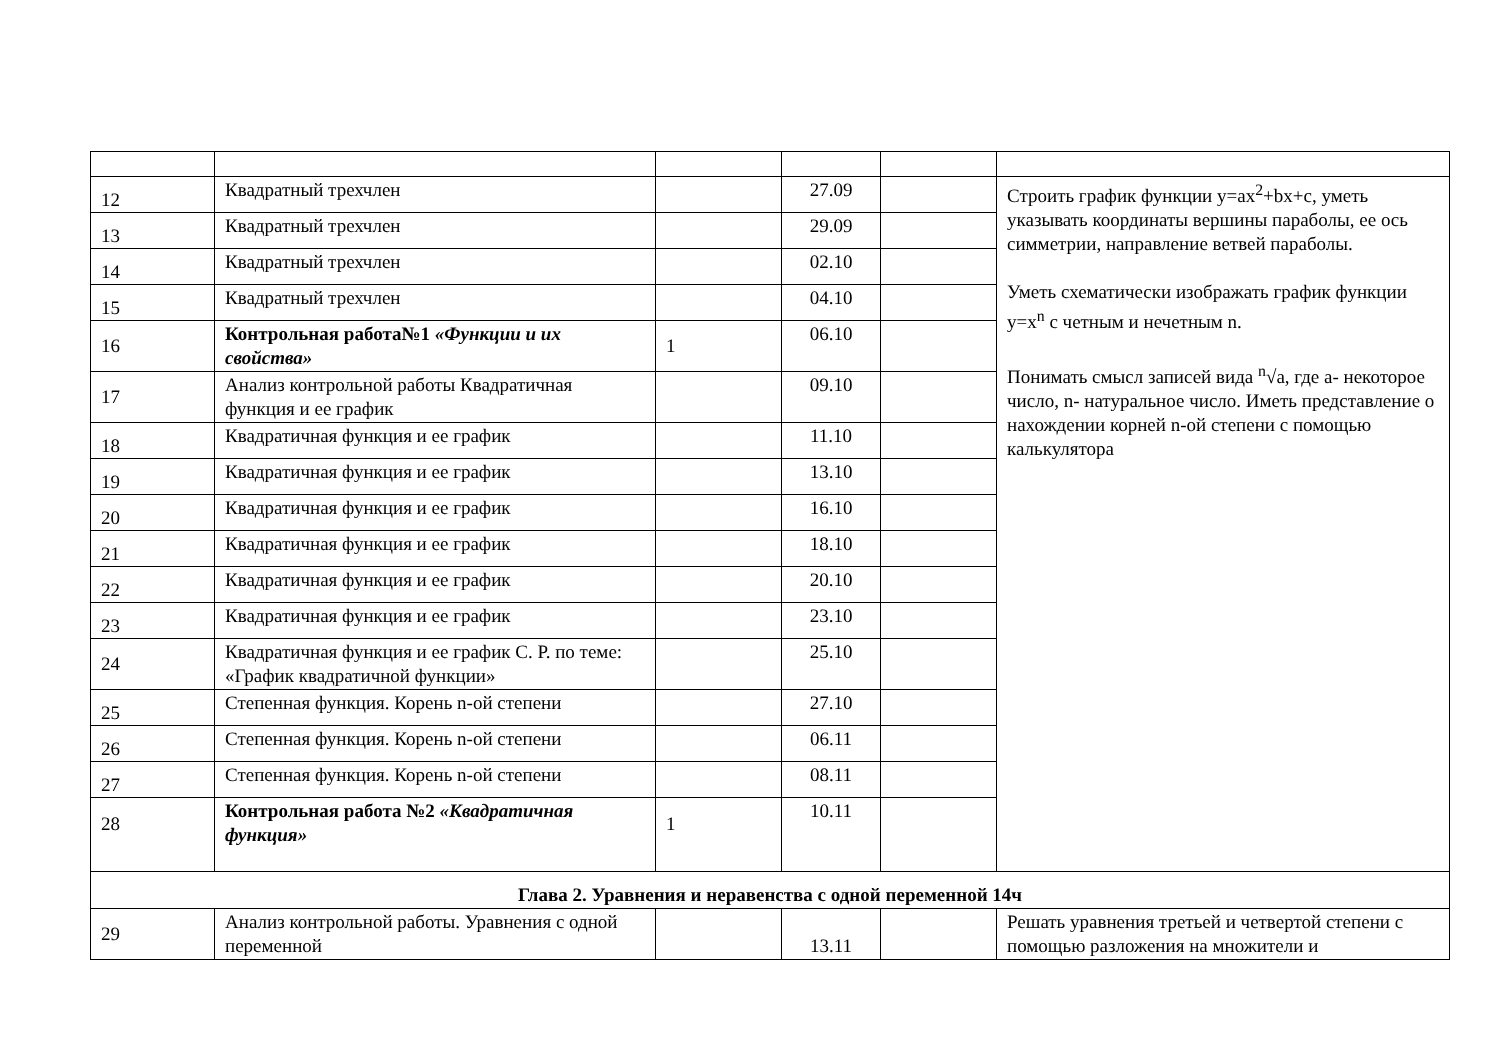| 12 | Квадратный трехчлен | | 27.09 | | Строить график функции y=ax<sup>2</sup>+bx+c, уметь указывать координаты вершины параболы, ее ось симметрии, направление ветвей параболы. Уметь схематически изображать график функции y=x<sup>n</sup> с четным и нечетным n. Понимать смысл записей вида <sup>n</sup>√a, где a- некоторое число, n- натуральное число. Иметь представление о нахождении корней n-ой степени с помощью калькулятора |
| 13 | Квадратный трехчлен | | 29.09 | | |
| 14 | Квадратный трехчлен | | 02.10 | | |
| 15 | Квадратный трехчлен | | 04.10 | | |
| 16 | Контрольная работа№1 «Функции и их свойства» | 1 | 06.10 | | |
| 17 | Анализ контрольной работы Квадратичная функция и ее график | | 09.10 | | |
| 18 | Квадратичная функция и ее график | | 11.10 | | |
| 19 | Квадратичная функция и ее график | | 13.10 | | |
| 20 | Квадратичная функция и ее график | | 16.10 | | |
| 21 | Квадратичная функция и ее график | | 18.10 | | |
| 22 | Квадратичная функция и ее график | | 20.10 | | |
| 23 | Квадратичная функция и ее график | | 23.10 | | |
| 24 | Квадратичная функция и ее график С. Р. по теме: «График квадратичной функции» | | 25.10 | | |
| 25 | Степенная функция. Корень n-ой степени | | 27.10 | | |
| 26 | Степенная функция. Корень n-ой степени | | 06.11 | | |
| 27 | Степенная функция. Корень n-ой степени | | 08.11 | | |
| 28 | Контрольная работа №2 «Квадратичная функция» | 1 | 10.11 | | |
| Глава 2. Уравнения и неравенства с одной переменной 14ч | | | | | |
| 29 | Анализ контрольной работы. Уравнения с одной переменной | | 13.11 | | Решать уравнения третьей и четвертой степени с помощью разложения на множители и |